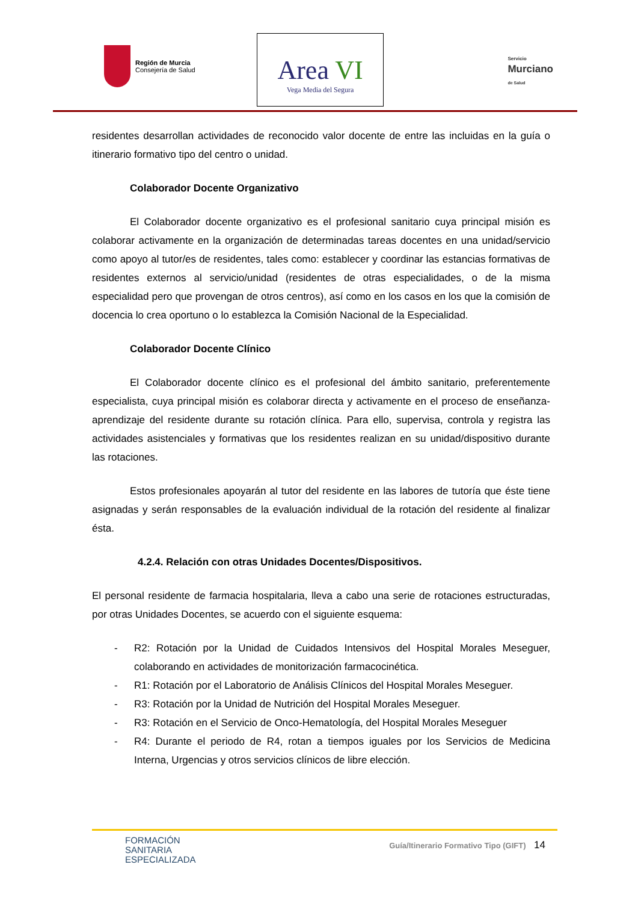Región de Murcia
Consejería de Salud
Area VI
Vega Media del Segura
Servicio
Murciano
de Salud
residentes desarrollan actividades de reconocido valor docente de entre las incluidas en la guía o itinerario formativo tipo del centro o unidad.
Colaborador Docente Organizativo
El Colaborador docente organizativo es el profesional sanitario cuya principal misión es colaborar activamente en la organización de determinadas tareas docentes en una unidad/servicio como apoyo al tutor/es de residentes, tales como: establecer y coordinar las estancias formativas de residentes externos al servicio/unidad (residentes de otras especialidades, o de la misma especialidad pero que provengan de otros centros), así como en los casos en los que la comisión de docencia lo crea oportuno o lo establezca la Comisión Nacional de la Especialidad.
Colaborador Docente Clínico
El Colaborador docente clínico es el profesional del ámbito sanitario, preferentemente especialista, cuya principal misión es colaborar directa y activamente en el proceso de enseñanza-aprendizaje del residente durante su rotación clínica. Para ello, supervisa, controla y registra las actividades asistenciales y formativas que los residentes realizan en su unidad/dispositivo durante las rotaciones.
Estos profesionales apoyarán al tutor del residente en las labores de tutoría que éste tiene asignadas y serán responsables de la evaluación individual de la rotación del residente al finalizar ésta.
4.2.4. Relación con otras Unidades Docentes/Dispositivos.
El personal residente de farmacia hospitalaria, lleva a cabo una serie de rotaciones estructuradas, por otras Unidades Docentes, se acuerdo con el siguiente esquema:
- R2: Rotación por la Unidad de Cuidados Intensivos del Hospital Morales Meseguer, colaborando en actividades de monitorización farmacocinética.
- R1: Rotación por el Laboratorio de Análisis Clínicos del Hospital Morales Meseguer.
- R3: Rotación por la Unidad de Nutrición del Hospital Morales Meseguer.
- R3: Rotación en el Servicio de Onco-Hematología, del Hospital Morales Meseguer
- R4: Durante el periodo de R4, rotan a tiempos iguales por los Servicios de Medicina Interna, Urgencias y otros servicios clínicos de libre elección.
FORMACIÓN
SANITARIA
ESPECIALIZADA
Guía/Itinerario Formativo Tipo (GIFT) 14